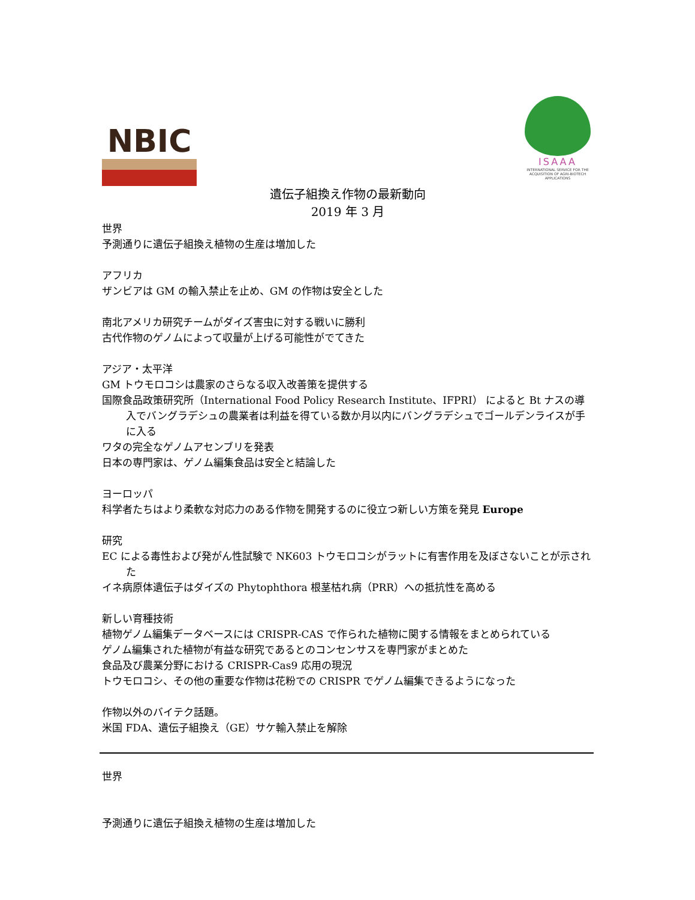NBIC
ISAAA
INTERNATIONAL SERVICE FOR THE ACQUISITION OF AGRI-BIOTECH APPLICATIONS
遺伝子組換え作物の最新動向
2019 年 3 月
世界
予測通りに遺伝子組換え植物の生産は増加した
アフリカ
ザンビアは GM の輸入禁止を止め、GM の作物は安全とした
南北アメリカ研究チームがダイズ害虫に対する戦いに勝利
古代作物のゲノムによって収量が上げる可能性がでてきた
アジア・太平洋
GM トウモロコシは農家のさらなる収入改善策を提供する
国際食品政策研究所（International Food Policy Research Institute、IFPRI） によると Bt ナスの導入でバングラデシュの農業者は利益を得ている数か月以内にバングラデシュでゴールデンライスが手に入る
ワタの完全なゲノムアセンブリを発表
日本の専門家は、ゲノム編集食品は安全と結論した
ヨーロッパ
科学者たちはより柔軟な対応力のある作物を開発するのに役立つ新しい方策を発見 Europe
研究
EC による毒性および発がん性試験で NK603 トウモロコシがラットに有害作用を及ぼさないことが示された
イネ病原体遺伝子はダイズの Phytophthora 根茎枯れ病（PRR）への抵抗性を高める
新しい育種技術
植物ゲノム編集データベースには CRISPR-CAS で作られた植物に関する情報をまとめられている
ゲノム編集された植物が有益な研究であるとのコンセンサスを専門家がまとめた
食品及び農業分野における CRISPR-Cas9 応用の現況
トウモロコシ、その他の重要な作物は花粉での CRISPR でゲノム編集できるようになった
作物以外のバイテク話題。
米国 FDA、遺伝子組換え（GE）サケ輸入禁止を解除
世界
予測通りに遺伝子組換え植物の生産は増加した